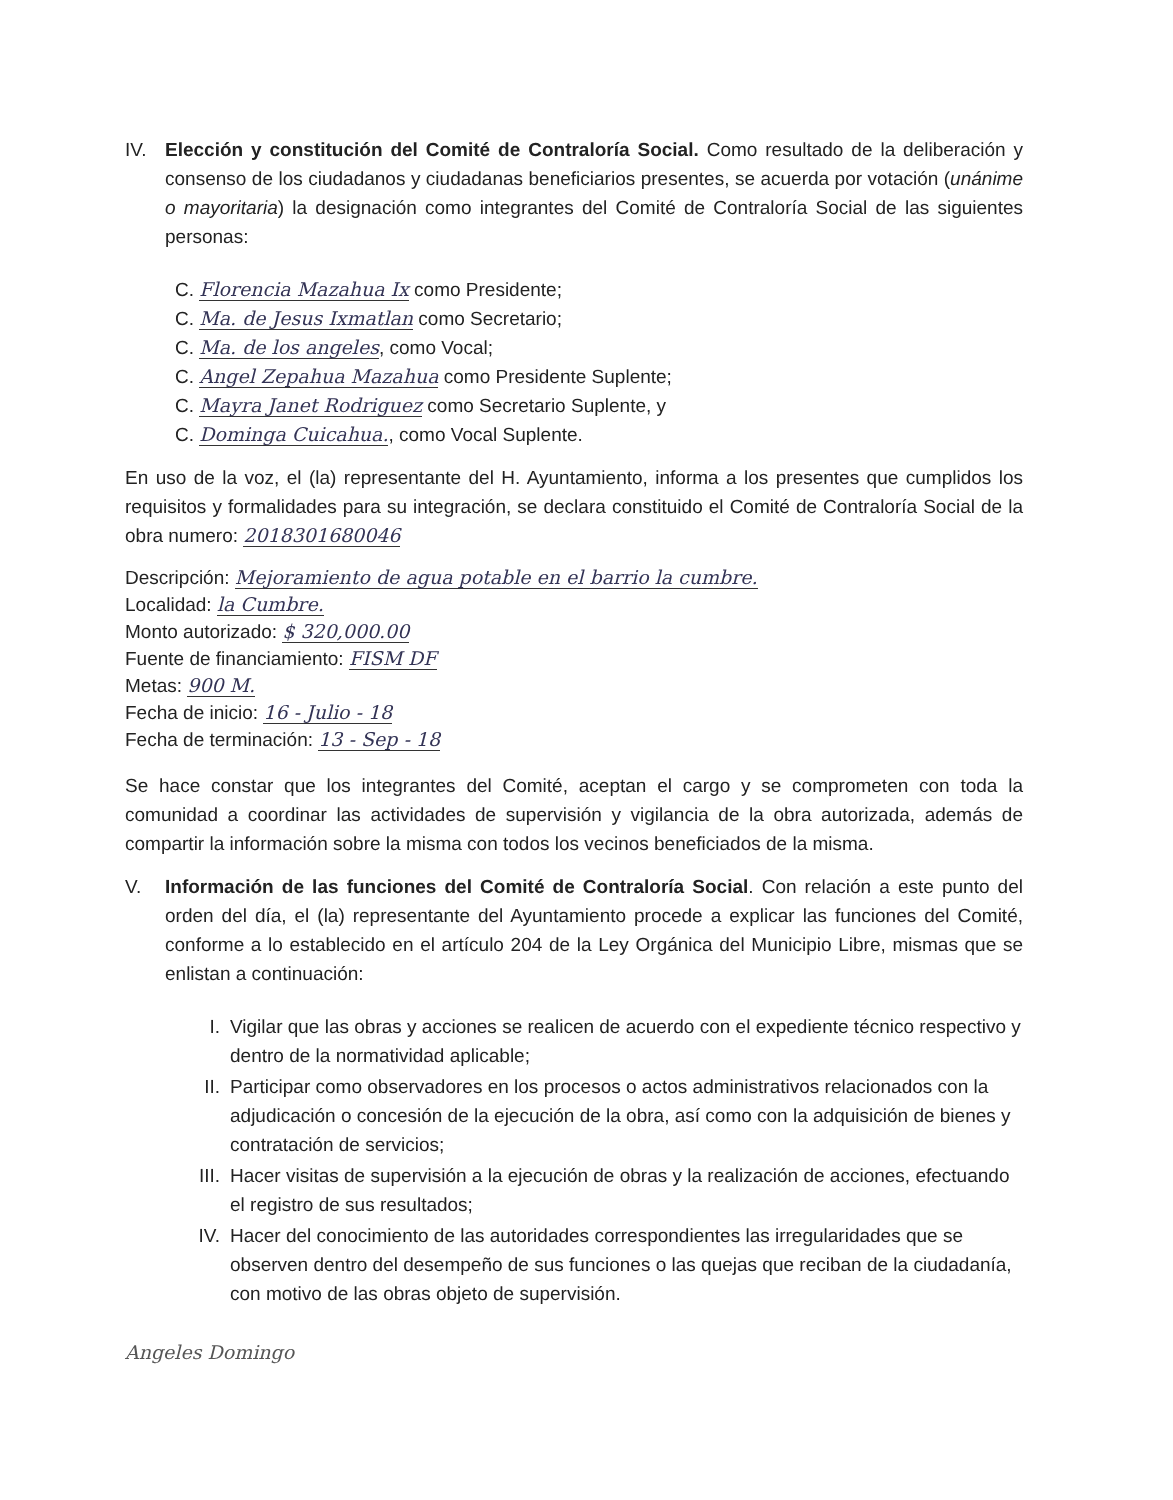IV. Elección y constitución del Comité de Contraloría Social. Como resultado de la deliberación y consenso de los ciudadanos y ciudadanas beneficiarios presentes, se acuerda por votación (unánime o mayoritaria) la designación como integrantes del Comité de Contraloría Social de las siguientes personas:
C. Florencia Mazahua Ix como Presidente;
C. Ma. de Jesus Ixmatlan como Secretario;
C. Ma. de los angeles, como Vocal;
C. Angel Zepahua Mazahua como Presidente Suplente;
C. Mayra Janet Rodriguez como Secretario Suplente, y
C. Dominga Cuicahua., como Vocal Suplente.
En uso de la voz, el (la) representante del H. Ayuntamiento, informa a los presentes que cumplidos los requisitos y formalidades para su integración, se declara constituido el Comité de Contraloría Social de la obra numero: 2018301680046
Descripción: Mejoramiento de agua potable en el barrio la cumbre.
Localidad: la Cumbre.
Monto autorizado: $ 320,000.00
Fuente de financiamiento: FISM DF
Metas: 900 M.
Fecha de inicio: 16 - Julio - 18
Fecha de terminación: 13 - Sep - 18
Se hace constar que los integrantes del Comité, aceptan el cargo y se comprometen con toda la comunidad a coordinar las actividades de supervisión y vigilancia de la obra autorizada, además de compartir la información sobre la misma con todos los vecinos beneficiados de la misma.
V. Información de las funciones del Comité de Contraloría Social. Con relación a este punto del orden del día, el (la) representante del Ayuntamiento procede a explicar las funciones del Comité, conforme a lo establecido en el artículo 204 de la Ley Orgánica del Municipio Libre, mismas que se enlistan a continuación:
I. Vigilar que las obras y acciones se realicen de acuerdo con el expediente técnico respectivo y dentro de la normatividad aplicable;
II. Participar como observadores en los procesos o actos administrativos relacionados con la adjudicación o concesión de la ejecución de la obra, así como con la adquisición de bienes y contratación de servicios;
III. Hacer visitas de supervisión a la ejecución de obras y la realización de acciones, efectuando el registro de sus resultados;
IV. Hacer del conocimiento de las autoridades correspondientes las irregularidades que se observen dentro del desempeño de sus funciones o las quejas que reciban de la ciudadanía, con motivo de las obras objeto de supervisión.
Angeles Domingo